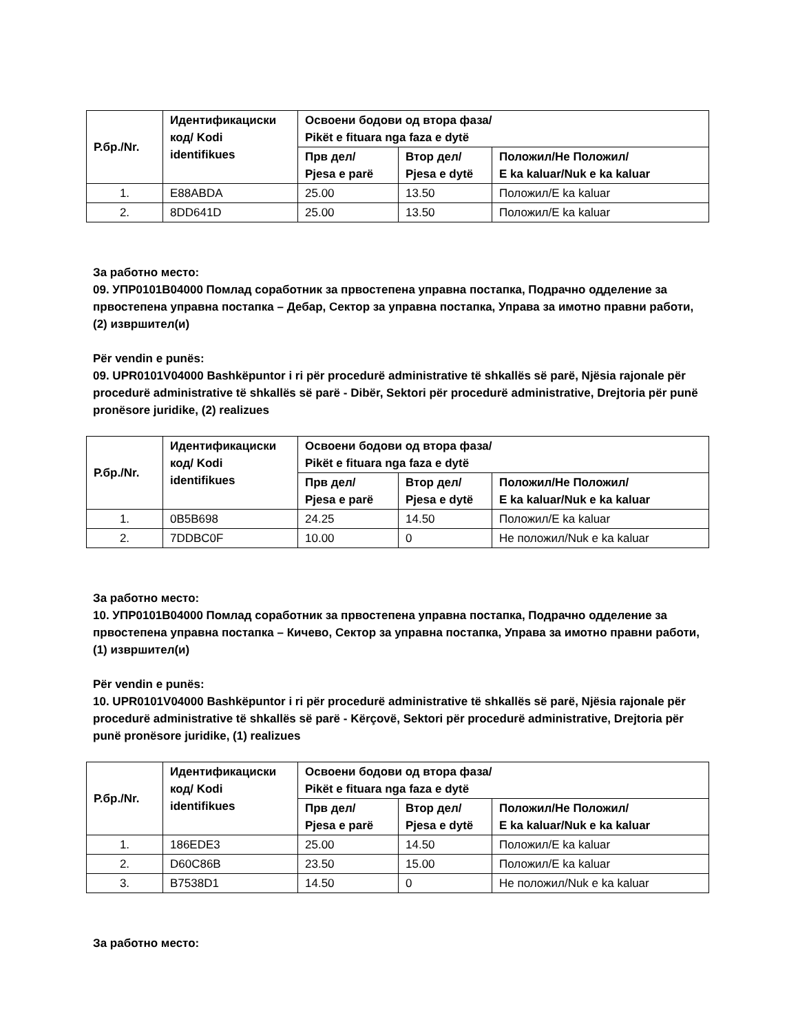| Р.бр./Nr. | Идентификациски код/ Kodi identifikues | Освоени бодови од втора фаза/ Pikët e fituara nga faza e dytë | | |
| --- | --- | --- | --- | --- |
| | | Прв дел/ Pjesa e parë | Втор дел/ Pjesa e dytë | Положил/Не Положил/ E ka kaluar/Nuk e ka kaluar |
| 1. | E88ABDA | 25.00 | 13.50 | Положил/Е ka kaluar |
| 2. | 8DD641D | 25.00 | 13.50 | Положил/Е ka kaluar |
За работно место:
09. УПР0101В04000 Помлад соработник за првостепена управна постапка, Подрачно одделение за првостепена управна постапка – Дебар, Сектор за управна постапка, Управа за имотно правни работи, (2) извршител(и)
Për vendin e punës:
09. UPR0101V04000 Bashkëpuntor i ri për procedurë administrative të shkallës së parë, Njësia rajonale për procedurë administrative të shkallës së parë - Dibër, Sektori për procedurë administrative, Drejtoria për punë pronësore juridike, (2) realizues
| Р.бр./Nr. | Идентификациски код/ Kodi identifikues | Освоени бодови од втора фаза/ Pikët e fituara nga faza e dytë | | |
| --- | --- | --- | --- | --- |
| | | Прв дел/ Pjesa e parë | Втор дел/ Pjesa e dytë | Положил/Не Положил/ E ka kaluar/Nuk e ka kaluar |
| 1. | 0B5B698 | 24.25 | 14.50 | Положил/Е ka kaluar |
| 2. | 7DDBC0F | 10.00 | 0 | Не положил/Nuk e ka kaluar |
За работно место:
10. УПР0101В04000 Помлад соработник за првостепена управна постапка, Подрачно одделение за првостепена управна постапка – Кичево, Сектор за управна постапка, Управа за имотно правни работи, (1) извршител(и)
Për vendin e punës:
10. UPR0101V04000 Bashkëpuntor i ri për procedurë administrative të shkallës së parë, Njësia rajonale për procedurë administrative të shkallës së parë - Kërçovë, Sektori për procedurë administrative, Drejtoria për punë pronësore juridike, (1) realizues
| Р.бр./Nr. | Идентификациски код/ Kodi identifikues | Освоени бодови од втора фаза/ Pikët e fituara nga faza e dytë | | |
| --- | --- | --- | --- | --- |
| | | Прв дел/ Pjesa e parë | Втор дел/ Pjesa e dytë | Положил/Не Положил/ E ka kaluar/Nuk e ka kaluar |
| 1. | 186EDE3 | 25.00 | 14.50 | Положил/Е ka kaluar |
| 2. | D60C86B | 23.50 | 15.00 | Положил/Е ka kaluar |
| 3. | B7538D1 | 14.50 | 0 | Не положил/Nuk e ka kaluar |
За работно место: